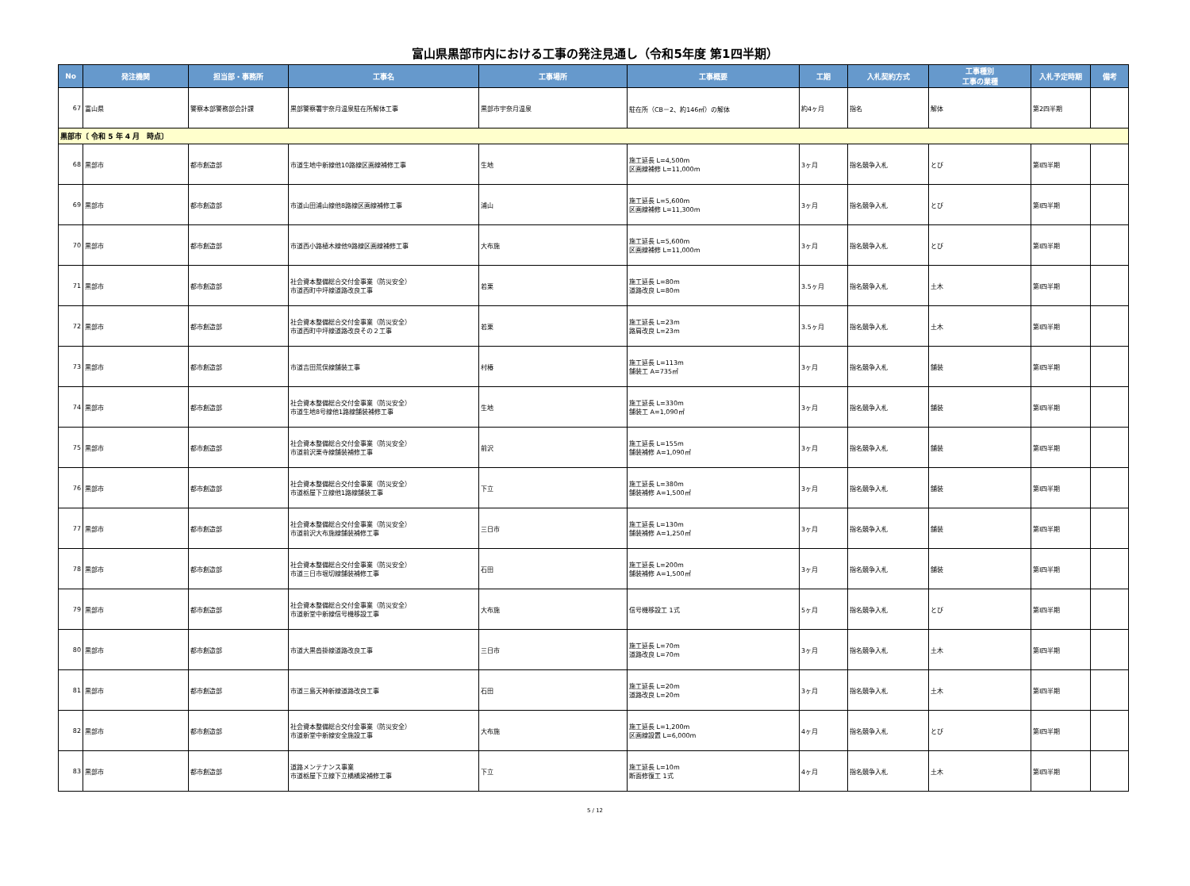富山県黒部市内における工事の発注見通し（令和5年度 第1四半期）
| No | 発注機関 | 担当部・事務所 | 工事名 | 工事場所 | 工事概要 | 工期 | 入札契約方式 | 工事種別 工事の業種 | 入札予定時期 | 備考 |
| --- | --- | --- | --- | --- | --- | --- | --- | --- | --- | --- |
| 67 | 富山県 | 警察本部警務部会計課 | 黒部警察署宇奈月温泉駐在所解体工事 | 黒部市宇奈月温泉 | 駐在所（CB－2、約146㎡）の解体 | 約4ヶ月 | 指名 | 解体 | 第2四半期 | |
| 黒部市〔 令和 5 年 4 月 時点〕 | | | | | | | | | | |
| 68 | 黒部市 | 都市創造部 | 市道生地中新線他10路線区画線補修工事 | 生地 | 施工延長 L=4,500m 区画線補修 L=11,000m | 3ヶ月 | 指名競争入札 | とび | 第Ⅰ四半期 | |
| 69 | 黒部市 | 都市創造部 | 市道山田浦山線他8路線区画線補修工事 | 浦山 | 施工延長 L=5,600m 区画線補修 L=11,300m | 3ヶ月 | 指名競争入札 | とび | 第Ⅰ四半期 | |
| 70 | 黒部市 | 都市創造部 | 市道西小路植木線他9路線区画線補修工事 | 大布施 | 施工延長 L=5,600m 区画線補修 L=11,000m | 3ヶ月 | 指名競争入札 | とび | 第Ⅰ四半期 | |
| 71 | 黒部市 | 都市創造部 | 社会資本整備総合交付金事業（防災安全） 市道西町中坪線道路改良工事 | 若栗 | 施工延長 L=80m 道路改良 L=80m | 3.5ヶ月 | 指名競争入札 | 土木 | 第Ⅰ四半期 | |
| 72 | 黒部市 | 都市創造部 | 社会資本整備総合交付金事業（防災安全） 市道西町中坪線道路改良その２工事 | 若栗 | 施工延長 L=23m 路肩改良 L=23m | 3.5ヶ月 | 指名競争入札 | 土木 | 第Ⅰ四半期 | |
| 73 | 黒部市 | 都市創造部 | 市道吉田荒俣線舗装工事 | 村椿 | 施工延長 L=113m 舗装工 A=735㎡ | 3ヶ月 | 指名競争入札 | 舗装 | 第Ⅰ四半期 | |
| 74 | 黒部市 | 都市創造部 | 社会資本整備総合交付金事業（防災安全） 市道生地8号線他1路線舗装補修工事 | 生地 | 施工延長 L=330m 舗装工 A=1,090㎡ | 3ヶ月 | 指名競争入札 | 舗装 | 第Ⅰ四半期 | |
| 75 | 黒部市 | 都市創造部 | 社会資本整備総合交付金事業（防災安全） 市道前沢栗寺線舗装補修工事 | 前沢 | 施工延長 L=155m 舗装補修 A=1,090㎡ | 3ヶ月 | 指名競争入札 | 舗装 | 第Ⅰ四半期 | |
| 76 | 黒部市 | 都市創造部 | 社会資本整備総合交付金事業（防災安全） 市道栃屋下立線他1路線舗装工事 | 下立 | 施工延長 L=380m 舗装補修 A=1,500㎡ | 3ヶ月 | 指名競争入札 | 舗装 | 第Ⅰ四半期 | |
| 77 | 黒部市 | 都市創造部 | 社会資本整備総合交付金事業（防災安全） 市道前沢大布施線舗装補修工事 | 三日市 | 施工延長 L=130m 舗装補修 A=1,250㎡ | 3ヶ月 | 指名競争入札 | 舗装 | 第Ⅰ四半期 | |
| 78 | 黒部市 | 都市創造部 | 社会資本整備総合交付金事業（防災安全） 市道三日市堀切線舗装補修工事 | 石田 | 施工延長 L=200m 舗装補修 A=1,500㎡ | 3ヶ月 | 指名競争入札 | 舗装 | 第Ⅰ四半期 | |
| 79 | 黒部市 | 都市創造部 | 社会資本整備総合交付金事業（防災安全） 市道新堂中新線信号機移設工事 | 大布施 | 信号機移設工 1式 | 5ヶ月 | 指名競争入札 | とび | 第Ⅰ四半期 | |
| 80 | 黒部市 | 都市創造部 | 市道大黒沓掛線道路改良工事 | 三日市 | 施工延長 L=70m 道路改良 L=70m | 3ヶ月 | 指名競争入札 | 土木 | 第Ⅰ四半期 | |
| 81 | 黒部市 | 都市創造部 | 市道三島天神新線道路改良工事 | 石田 | 施工延長 L=20m 道路改良 L=20m | 3ヶ月 | 指名競争入札 | 土木 | 第Ⅰ四半期 | |
| 82 | 黒部市 | 都市創造部 | 社会資本整備総合交付金事業（防災安全） 市道新堂中新線安全施設工事 | 大布施 | 施工延長 L=1,200m 区画線設置 L=6,000m | 4ヶ月 | 指名競争入札 | とび | 第Ⅰ四半期 | |
| 83 | 黒部市 | 都市創造部 | 道路メンテナンス事業 市道栃屋下立線下立橋橋梁補修工事 | 下立 | 施工延長 L=10m 断面修復工 1式 | 4ヶ月 | 指名競争入札 | 土木 | 第Ⅰ四半期 | |
5 / 12